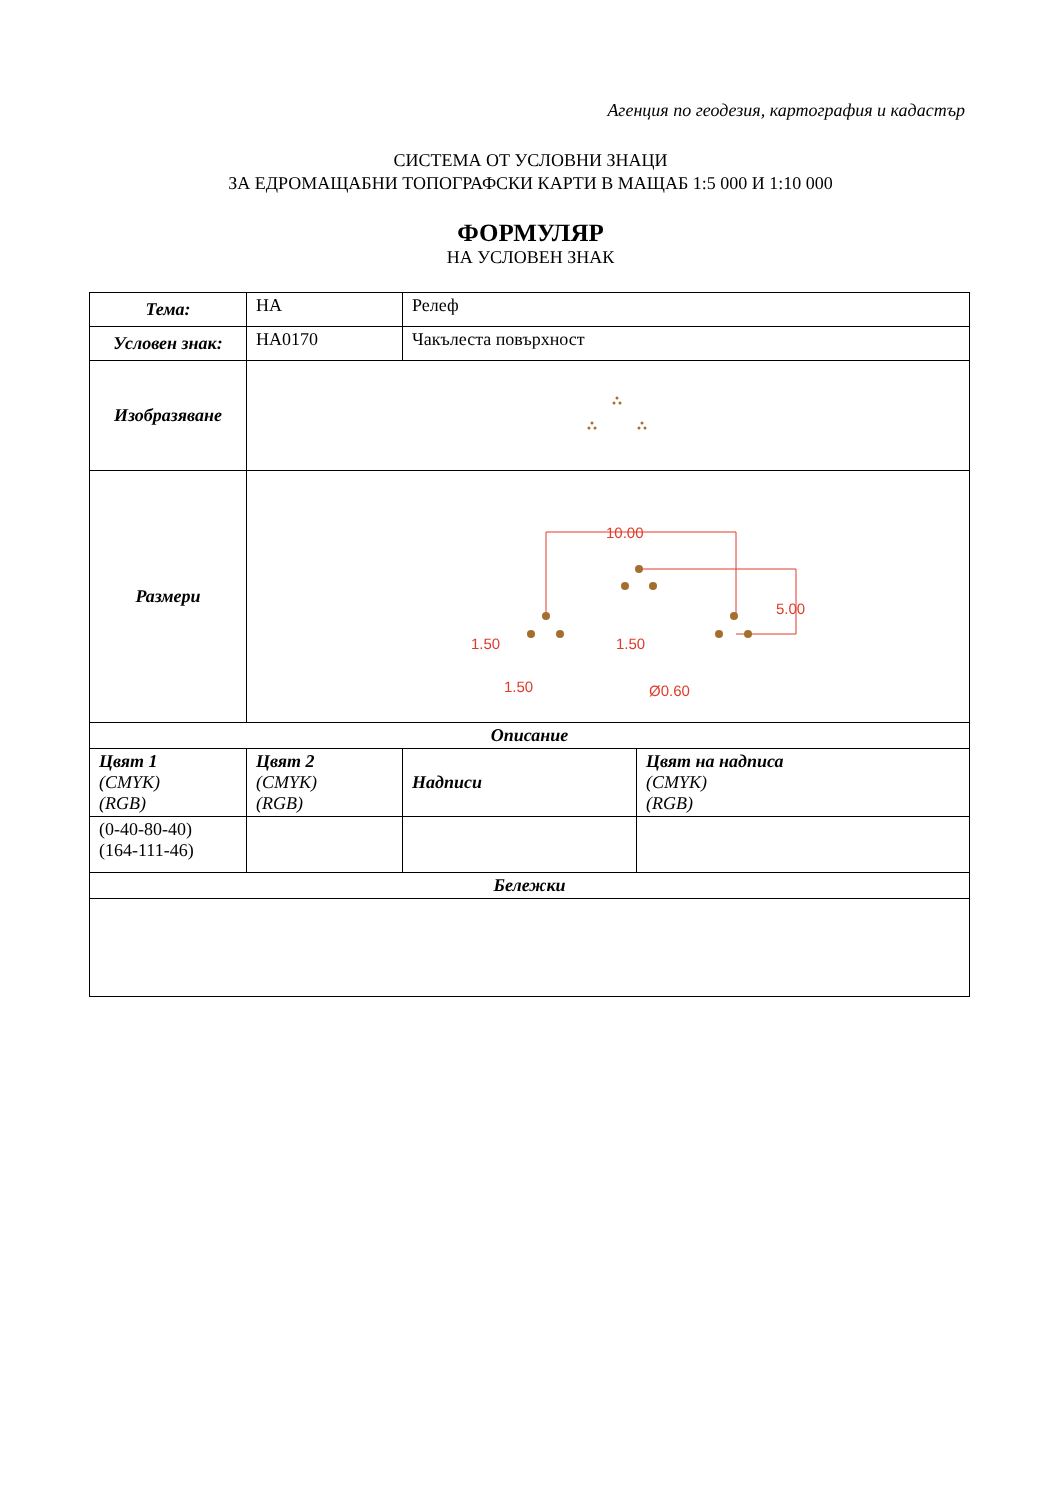Агенция по геодезия, картография и кадастър
СИСТЕМА ОТ УСЛОВНИ ЗНАЦИ
ЗА ЕДРОМАЩАБНИ ТОПОГРАФСКИ КАРТИ В МАЩАБ 1:5 000 И 1:10 000
ФОРМУЛЯР
НА УСЛОВЕН ЗНАК
| Тема: | HA | Релеф | |
| Условен знак: | HA0170 | Чакълеста повърхност | |
| Изобразяване | | | |
| Размери | 10.00 5.00 1.50 1.50 1.50 Ø0.60 | | |
| Описание | | | |
| Цвят 1 (CMYK) (RGB) | Цвят 2 (CMYK) (RGB) | Надписи | Цвят на надписа (CMYK) (RGB) |
| (0-40-80-40) (164-111-46) | | | |
| Бележки | | | |